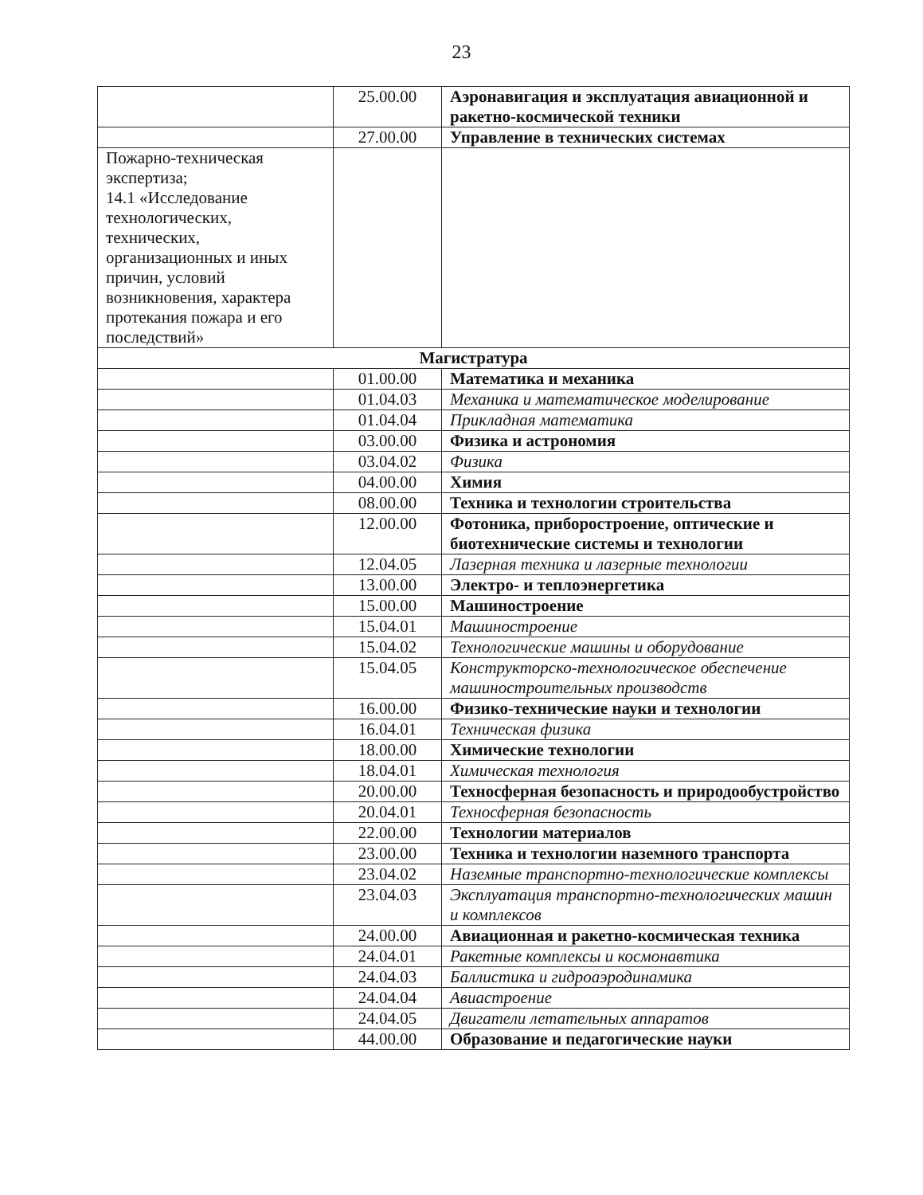23
| | 25.00.00 | Аэронавигация и эксплуатация авиационной и ракетно-космической техники |
| | 27.00.00 | Управление в технических системах |
| Пожарно-техническая экспертиза; 14.1 «Исследование технологических, технических, организационных и иных причин, условий возникновения, характера протекания пожара и его последствий» | | |
| Магистратура | | |
| | 01.00.00 | Математика и механика |
| | 01.04.03 | Механика и математическое моделирование |
| | 01.04.04 | Прикладная математика |
| | 03.00.00 | Физика и астрономия |
| | 03.04.02 | Физика |
| | 04.00.00 | Химия |
| | 08.00.00 | Техника и технологии строительства |
| | 12.00.00 | Фотоника, приборостроение, оптические и биотехнические системы и технологии |
| | 12.04.05 | Лазерная техника и лазерные технологии |
| | 13.00.00 | Электро- и теплоэнергетика |
| | 15.00.00 | Машиностроение |
| | 15.04.01 | Машиностроение |
| | 15.04.02 | Технологические машины и оборудование |
| | 15.04.05 | Конструкторско-технологическое обеспечение машиностроительных производств |
| | 16.00.00 | Физико-технические науки и технологии |
| | 16.04.01 | Техническая физика |
| | 18.00.00 | Химические технологии |
| | 18.04.01 | Химическая технология |
| | 20.00.00 | Техносферная безопасность и природообустройство |
| | 20.04.01 | Техносферная безопасность |
| | 22.00.00 | Технологии материалов |
| | 23.00.00 | Техника и технологии наземного транспорта |
| | 23.04.02 | Наземные транспортно-технологические комплексы |
| | 23.04.03 | Эксплуатация транспортно-технологических машин и комплексов |
| | 24.00.00 | Авиационная и ракетно-космическая техника |
| | 24.04.01 | Ракетные комплексы и космонавтика |
| | 24.04.03 | Баллистика и гидроаэродинамика |
| | 24.04.04 | Авиастроение |
| | 24.04.05 | Двигатели летательных аппаратов |
| | 44.00.00 | Образование и педагогические науки |